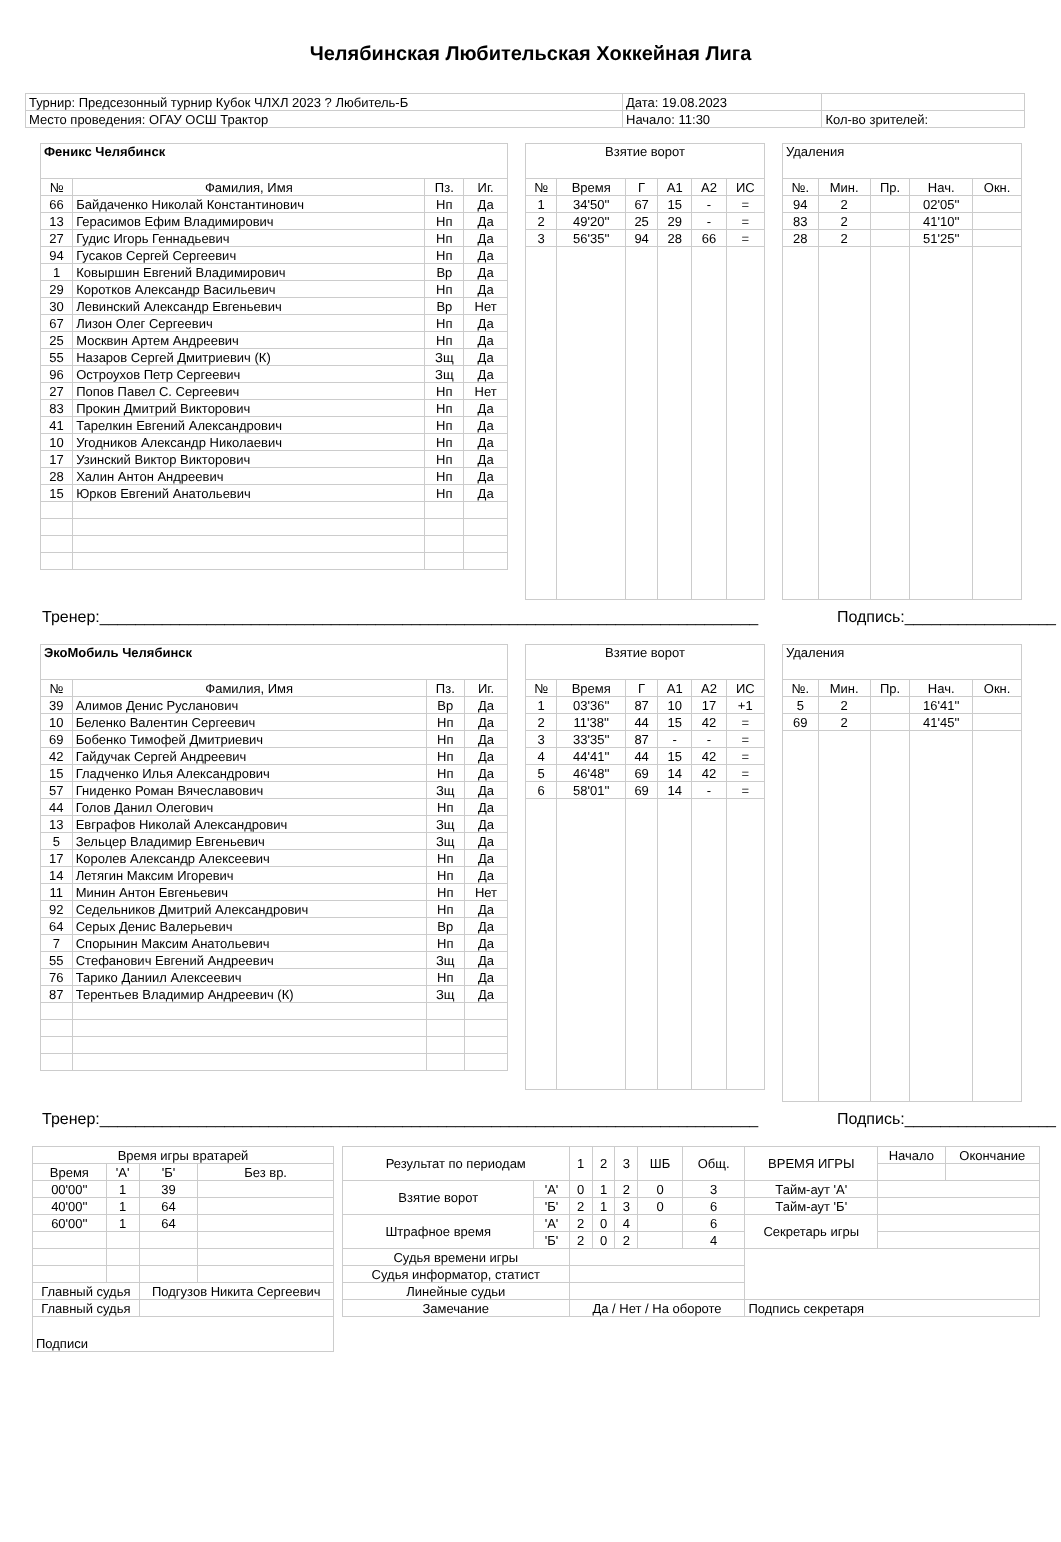Челябинская Любительская Хоккейная Лига
| Турнир: Предсезонный турнир Кубок ЧЛХЛ 2023 ? Любитель-Б | Дата: 19.08.2023 | |
| Место проведения: ОГАУ ОСШ Трактор | Начало: 11:30 | Кол-во зрителей: |
| Феникс Челябинск | | | |
| --- | --- | --- | --- |
| № | Фамилия, Имя | Пз. | Иг. |
| 66 | Байдаченко Николай Константинович | Нп | Да |
| 13 | Герасимов Ефим Владимирович | Нп | Да |
| 27 | Гудис Игорь Геннадьевич | Нп | Да |
| 94 | Гусаков Сергей Сергеевич | Нп | Да |
| 1 | Ковыршин Евгений Владимирович | Вр | Да |
| 29 | Коротков Александр Васильевич | Нп | Да |
| 30 | Левинский Александр Евгеньевич | Вр | Нет |
| 67 | Лизон Олег Сергеевич | Нп | Да |
| 25 | Москвин Артем Андреевич | Нп | Да |
| 55 | Назаров Сергей Дмитриевич (К) | Зщ | Да |
| 96 | Остроухов Петр Сергеевич | Зщ | Да |
| 27 | Попов Павел С. Сергеевич | Нп | Нет |
| 83 | Прокин Дмитрий Викторович | Нп | Да |
| 41 | Тарелкин Евгений Александрович | Нп | Да |
| 10 | Угодников Александр Николаевич | Нп | Да |
| 17 | Узинский Виктор Викторович | Нп | Да |
| 28 | Халин Антон Андреевич | Нп | Да |
| 15 | Юрков Евгений Анатольевич | Нп | Да |
| Взятие ворот | | | | | |
| --- | --- | --- | --- | --- | --- |
| № | Время | Г | А1 | А2 | ИС |
| 1 | 34'50'' | 67 | 15 | - | = |
| 2 | 49'20'' | 25 | 29 | - | = |
| 3 | 56'35'' | 94 | 28 | 66 | = |
| Удаления | | | | |
| --- | --- | --- | --- | --- |
| №. | Мин. | Пр. | Нач. | Окн. |
| 94 | 2 | | 02'05'' | |
| 83 | 2 | | 41'10'' | |
| 28 | 2 | | 51'25'' | |
Тренер:__________________________________________________________________________ Подпись:_________________
| ЭкоМобиль Челябинск | | | |
| --- | --- | --- | --- |
| № | Фамилия, Имя | Пз. | Иг. |
| 39 | Алимов Денис Русланович | Вр | Да |
| 10 | Беленко Валентин Сергеевич | Нп | Да |
| 69 | Бобенко Тимофей Дмитриевич | Нп | Да |
| 42 | Гайдучак Сергей Андреевич | Нп | Да |
| 15 | Гладченко Илья Александрович | Нп | Да |
| 57 | Гниденко Роман Вячеславович | Зщ | Да |
| 44 | Голов Данил Олегович | Нп | Да |
| 13 | Евграфов Николай Александрович | Зщ | Да |
| 5 | Зельцер Владимир Евгеньевич | Зщ | Да |
| 17 | Королев Александр Алексеевич | Нп | Да |
| 14 | Летягин Максим Игоревич | Нп | Да |
| 11 | Минин Антон Евгеньевич | Нп | Нет |
| 92 | Седельников Дмитрий Александрович | Нп | Да |
| 64 | Серых Денис Валерьевич | Вр | Да |
| 7 | Спорынин Максим Анатольевич | Нп | Да |
| 55 | Стефанович Евгений Андреевич | Зщ | Да |
| 76 | Тарико Даниил Алексеевич | Нп | Да |
| 87 | Терентьев Владимир Андреевич (К) | Зщ | Да |
| Взятие ворот | | | | | |
| --- | --- | --- | --- | --- | --- |
| № | Время | Г | А1 | А2 | ИС |
| 1 | 03'36'' | 87 | 10 | 17 | +1 |
| 2 | 11'38'' | 44 | 15 | 42 | = |
| 3 | 33'35'' | 87 | - | - | = |
| 4 | 44'41'' | 44 | 15 | 42 | = |
| 5 | 46'48'' | 69 | 14 | 42 | = |
| 6 | 58'01'' | 69 | 14 | - | = |
| Удаления | | | | |
| --- | --- | --- | --- | --- |
| №. | Мин. | Пр. | Нач. | Окн. |
| 5 | 2 | | 16'41'' | |
| 69 | 2 | | 41'45'' | |
Тренер:__________________________________________________________________________ Подпись:_________________
| Время игры вратарей | | | |
| Время | 'А' | 'Б' | Без вр. |
| 00'00'' | 1 | 39 | |
| 40'00'' | 1 | 64 | |
| 60'00'' | 1 | 64 | |
| Главный судья | | Подгузов Никита Сергеевич | |
| Главный судья | | | |
| Подписи | | | |
| Результат по периодам | | 1 | 2 | 3 | ШБ | Общ. | ВРЕМЯ ИГРЫ | Начало | Окончание |
| Взятие ворот | 'А' | 0 | 1 | 2 | 0 | 3 | Тайм-аут 'А' | | |
| | 'Б' | 2 | 1 | 3 | 0 | 6 | Тайм-аут 'Б' | | |
| Штрафное время | 'А' | 2 | 0 | 4 | | 6 | Секретарь игры | | |
| | 'Б' | 2 | 0 | 2 | | 4 | | | |
| Судья времени игры | | | | | | | | | |
| Судья информатор, статист | | | | | | | | | |
| Линейные судьи | | | | | | | | | |
| Замечание | | Да / Нет / На обороте | | | | | Подпись секретаря | | |